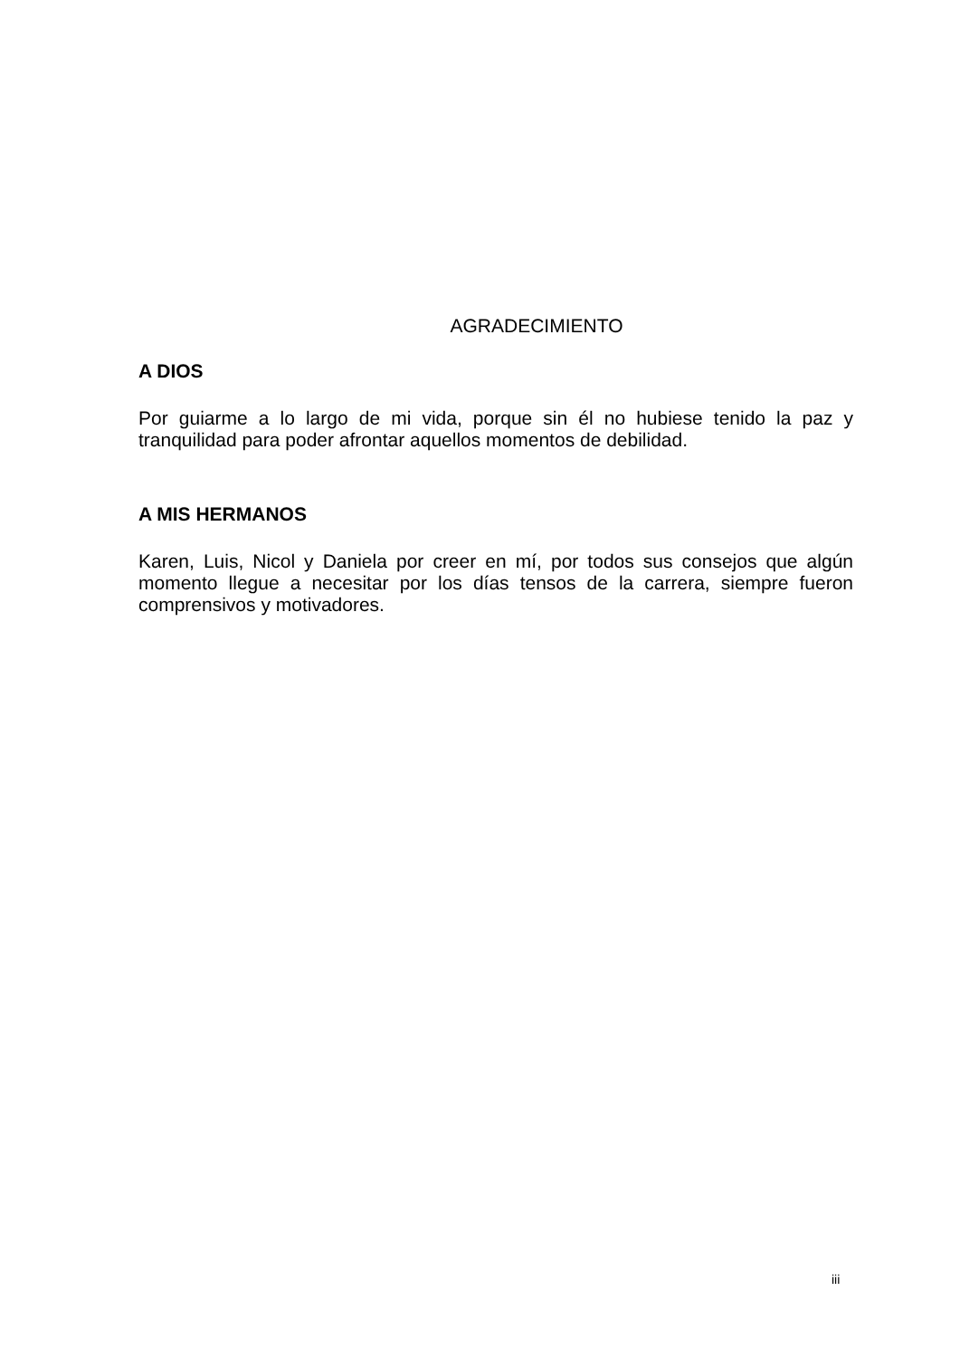AGRADECIMIENTO
A DIOS
Por guiarme a lo largo de mi vida, porque sin él no hubiese tenido la paz y tranquilidad para poder afrontar aquellos momentos de debilidad.
A MIS HERMANOS
Karen, Luis, Nicol y Daniela por creer en mí, por todos sus consejos que algún momento llegue a necesitar por los días tensos de la carrera, siempre fueron comprensivos y motivadores.
iii